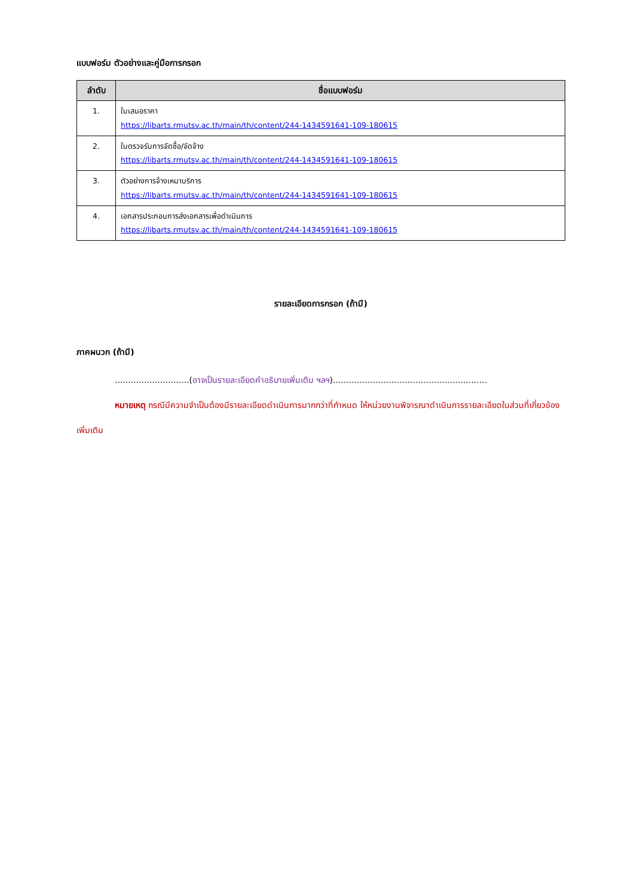แบบฟอร์ม ตัวอย่างและคู่มือการกรอก
| ลำดับ | ชื่อแบบฟอร์ม |
| --- | --- |
| 1. | ใบเสนอราคา https://libarts.rmutsv.ac.th/main/th/content/244-1434591641-109-180615 |
| 2. | ใบตรวจรับการจัดซื้อ/จัดจ้าง https://libarts.rmutsv.ac.th/main/th/content/244-1434591641-109-180615 |
| 3. | ตัวอย่างการจ้างเหมาบริการ https://libarts.rmutsv.ac.th/main/th/content/244-1434591641-109-180615 |
| 4. | เอกสารประกอบการส่งเอกสารเพื่อดำเนินการ https://libarts.rmutsv.ac.th/main/th/content/244-1434591641-109-180615 |
รายละเอียดการกรอก (ถ้ามี)
ภาคผนวก (ถ้ามี)
............................(อาจเป็นรายละเอียดคำอธิบายเพิ่มเติม ฯลฯ)..........................................................
หมายเหตุ กรณีมีความจำเป็นต้องมีรายละเอียดดำเนินการมากกว่าที่กำหนด ให้หน่วยงานพิจารณาดำเนินการรายละเอียดในส่วนที่เกี่ยวข้องเพิ่มเติม